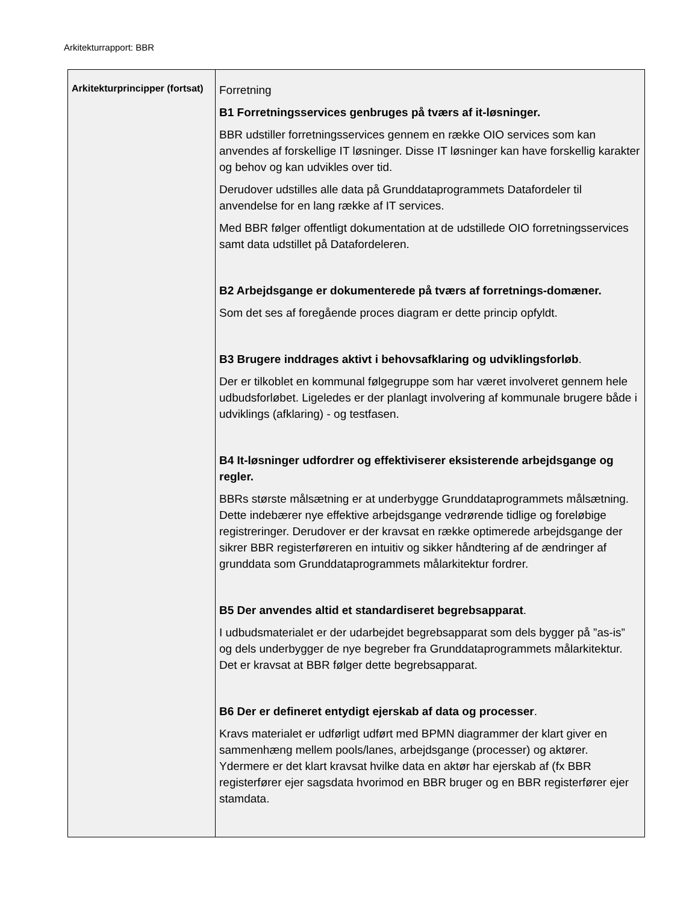Arkitekturrapport: BBR
| Arkitekturprincipper (fortsat) | Forretning B1 Forretningsservices genbruges på tværs af it-løsninger. BBR udstiller forretningsservices gennem en række OIO services som kan anvendes af forskellige IT løsninger. Disse IT løsninger kan have forskellig karakter og behov og kan udvikles over tid. Derudover udstilles alle data på Grunddataprogrammets Datafordeler til anvendelse for en lang række af IT services. Med BBR følger offentligt dokumentation at de udstillede OIO forretningsservices samt data udstillet på Datafordeleren. B2 Arbejdsgange er dokumenterede på tværs af forretnings-domæner. Som det ses af foregående proces diagram er dette princip opfyldt. B3 Brugere inddrages aktivt i behovsafklaring og udviklingsforløb . Der er tilkoblet en kommunal følgegruppe som har været involveret gennem hele udbudsforløbet. Ligeledes er der planlagt involvering af kommunale brugere både i udviklings (afklaring) - og testfasen. B4 It-løsninger udfordrer og effektiviserer eksisterende arbejdsgange og regler. BBRs største målsætning er at underbygge Grunddataprogrammets målsætning. Dette indebærer nye effektive arbejdsgange vedrørende tidlige og foreløbige registreringer. Derudover er der kravsat en række optimerede arbejdsgange der sikrer BBR registerføreren en intuitiv og sikker håndtering af de ændringer af grunddata som Grunddataprogrammets målarkitektur fordrer. B5 Der anvendes altid et standardiseret begrebsapparat . I udbudsmaterialet er der udarbejdet begrebsapparat som dels bygger på ”as-is” og dels underbygger de nye begreber fra Grunddataprogrammets målarkitektur. Det er kravsat at BBR følger dette begrebsapparat. B6 Der er defineret entydigt ejerskab af data og processer . Kravs materialet er udførligt udført med BPMN diagrammer der klart giver en sammenhæng mellem pools/lanes, arbejdsgange (processer) og aktører. Ydermere er det klart kravsat hvilke data en aktør har ejerskab af (fx BBR registerfører ejer sagsdata hvorimod en BBR bruger og en BBR registerfører ejer stamdata. |